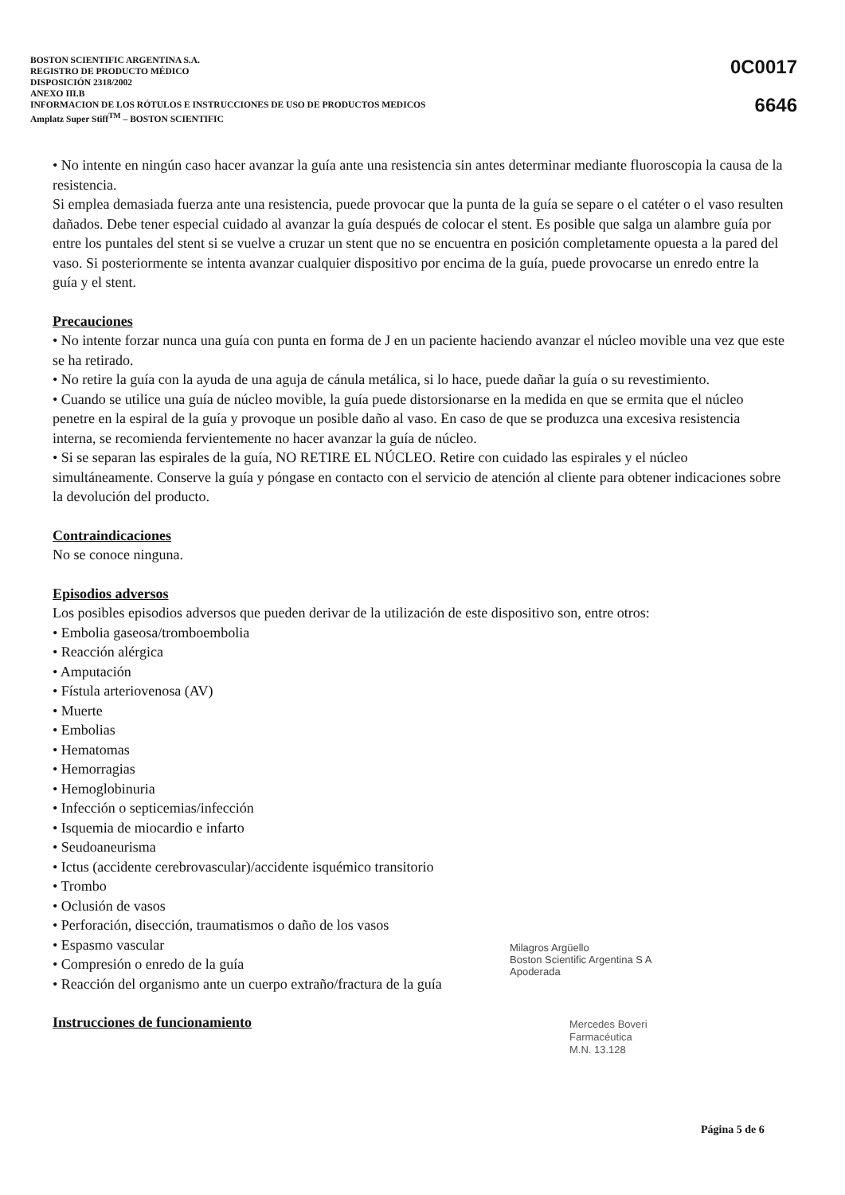BOSTON SCIENTIFIC ARGENTINA S.A.
REGISTRO DE PRODUCTO MÉDICO
DISPOSICIÓN 2318/2002
ANEXO III.B
INFORMACION DE LOS RÓTULOS E INSTRUCCIONES DE USO DE PRODUCTOS MEDICOS
Amplatz Super Stiff<sup>TM</sup> – BOSTON SCIENTIFIC
0C0017
6646
• No intente en ningún caso hacer avanzar la guía ante una resistencia sin antes determinar mediante fluoroscopia la causa de la resistencia.
Si emplea demasiada fuerza ante una resistencia, puede provocar que la punta de la guía se separe o el catéter o el vaso resulten dañados. Debe tener especial cuidado al avanzar la guía después de colocar el stent. Es posible que salga un alambre guía por entre los puntales del stent si se vuelve a cruzar un stent que no se encuentra en posición completamente opuesta a la pared del vaso. Si posteriormente se intenta avanzar cualquier dispositivo por encima de la guía, puede provocarse un enredo entre la guía y el stent.
Precauciones
• No intente forzar nunca una guía con punta en forma de J en un paciente haciendo avanzar el núcleo movible una vez que este se ha retirado.
• No retire la guía con la ayuda de una aguja de cánula metálica, si lo hace, puede dañar la guía o su revestimiento.
• Cuando se utilice una guía de núcleo movible, la guía puede distorsionarse en la medida en que se ermita que el núcleo penetre en la espiral de la guía y provoque un posible daño al vaso. En caso de que se produzca una excesiva resistencia interna, se recomienda fervientemente no hacer avanzar la guía de núcleo.
• Si se separan las espirales de la guía, NO RETIRE EL NÚCLEO. Retire con cuidado las espirales y el núcleo simultáneamente. Conserve la guía y póngase en contacto con el servicio de atención al cliente para obtener indicaciones sobre la devolución del producto.
Contraindicaciones
No se conoce ninguna.
Episodios adversos
Los posibles episodios adversos que pueden derivar de la utilización de este dispositivo son, entre otros:
• Embolia gaseosa/tromboembolia
• Reacción alérgica
• Amputación
• Fístula arteriovenosa (AV)
• Muerte
• Embolias
• Hematomas
• Hemorragias
• Hemoglobinuria
• Infección o septicemias/infección
• Isquemia de miocardio e infarto
• Seudoaneurisma
• Ictus (accidente cerebrovascular)/accidente isquémico transitorio
• Trombo
• Oclusión de vasos
• Perforación, disección, traumatismos o daño de los vasos
• Espasmo vascular
• Compresión o enredo de la guía
• Reacción del organismo ante un cuerpo extraño/fractura de la guía
Instrucciones de funcionamiento
Milagros Argüello
Boston Scientific Argentina S A
Apoderada
Mercedes Boveri
Farmacéutica
M.N. 13.128
Página 5 de 6